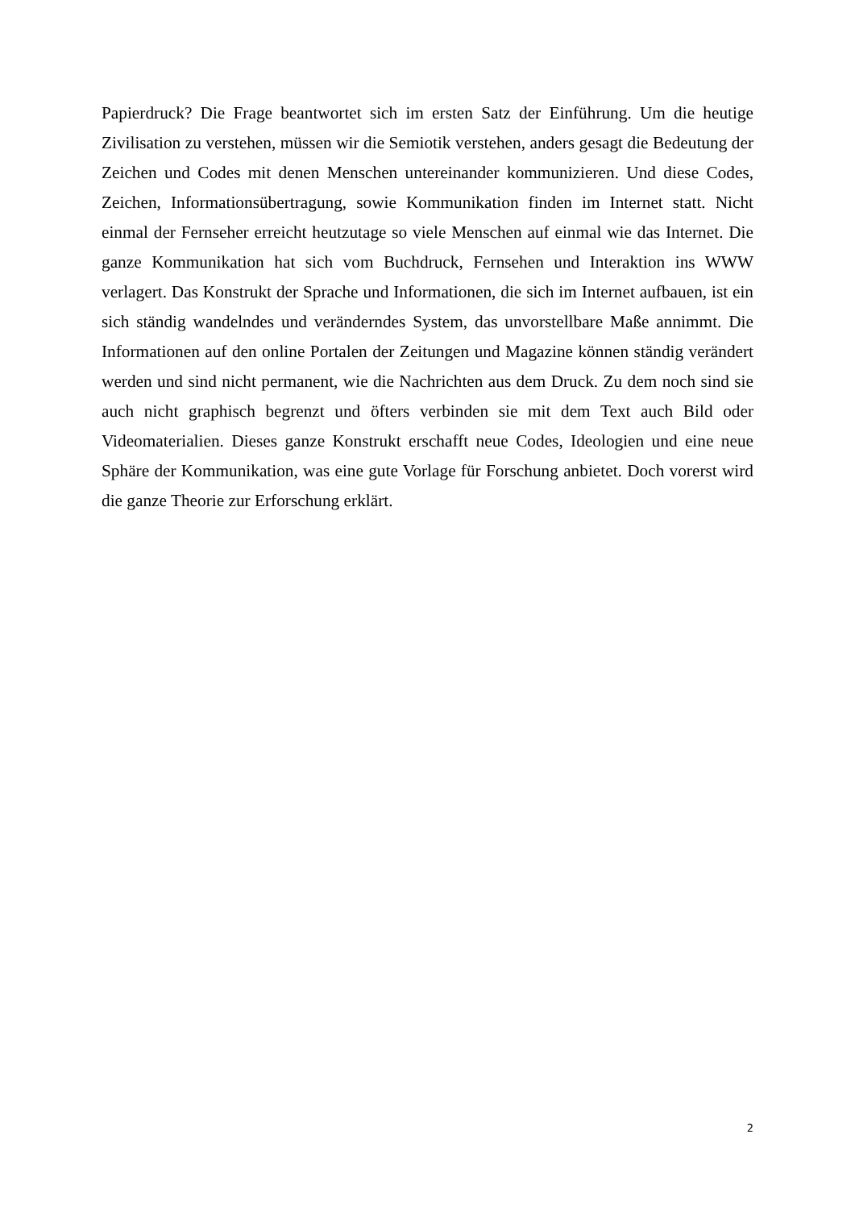Papierdruck? Die Frage beantwortet sich im ersten Satz der Einführung. Um die heutige Zivilisation zu verstehen, müssen wir die Semiotik verstehen, anders gesagt die Bedeutung der Zeichen und Codes mit denen Menschen untereinander kommunizieren. Und diese Codes, Zeichen, Informationsübertragung, sowie Kommunikation finden im Internet statt. Nicht einmal der Fernseher erreicht heutzutage so viele Menschen auf einmal wie das Internet. Die ganze Kommunikation hat sich vom Buchdruck, Fernsehen und Interaktion ins WWW verlagert. Das Konstrukt der Sprache und Informationen, die sich im Internet aufbauen, ist ein sich ständig wandelndes und veränderndes System, das unvorstellbare Maße annimmt. Die Informationen auf den online Portalen der Zeitungen und Magazine können ständig verändert werden und sind nicht permanent, wie die Nachrichten aus dem Druck. Zu dem noch sind sie auch nicht graphisch begrenzt und öfters verbinden sie mit dem Text auch Bild oder Videomaterialien. Dieses ganze Konstrukt erschafft neue Codes, Ideologien und eine neue Sphäre der Kommunikation, was eine gute Vorlage für Forschung anbietet. Doch vorerst wird die ganze Theorie zur Erforschung erklärt.
2